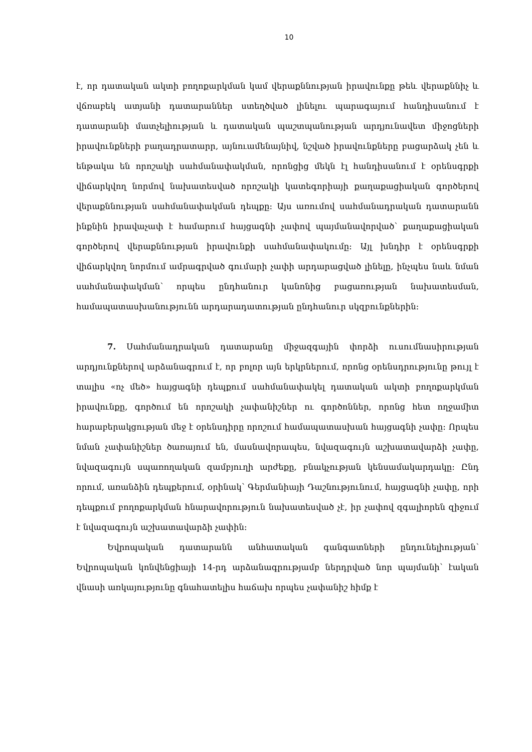10
է, որ դատական ակտի բողոքարկման կամ վերաքննության իրավունքը թեև վերաքննիչ և վճռաբեկ ատյանի դատարաններ ստեղծված լինելու պարագայում հանդիսանում է դատարանի մատչելիության և դատական պաշտպանության արդյունավետ միջոցների իրավունքների բաղադրատարր, այնուամենայնիվ, նշված իրավունքները բացարձակ չեն և ենթակա են որոշակի սահմանափակման, որոնցից մեկն էլ հանդիսանում է օրենսգրքի վիճարկվող նորմով նախատեսված որոշակի կատեգորիայի քաղաքացիական գործերով վերաքննության սահմանափակման դեպքը։ Այս առումով սահմանադրական դատարանն ինքնին իրավաչափ է համարում հայցագնի չափով պայմանավորված՝ քաղաքացիական գործերով վերաքննության իրավունքի սահմանափակումը։ Այլ խնդիր է օրենսգրքի վիճարկվող նորմում ամրագրված գումարի չափի արդարացված լինելը, ինչպես նաև նման սահմանափակման՝ որպես ընդհանուր կանոնից բացառության նախատեսման, համապատասխանությունն արդարադատության ընդհանուր սկզբունքներին։
7. Սահմանադրական դատարանը միջազգային փորձի ուսումնասիրության արդյունքներով արձանագրում է, որ բոլոր այն երկրներում, որոնց օրենսդրությունը թույլ է տալիս «ոչ մեծ» հայցագնի դեպքում սահմանափակել դատական ակտի բողոքարկման իրավունքը, գործում են որոշակի չափանիշներ ու գործոններ, որոնց հետ ողջամիտ հարաբերակցության մեջ է օրենսդիրը որոշում համապատասխան հայցագնի չափը։ Որպես նման չափանիշներ ծառայում են, մասնավորապես, նվազագույն աշխատավարձի չափը, նվազագույն սպառողական զամբյուղի արժեքը, բնակչության կենսամակարդակը։ Ընդ որում, առանձին դեպքերում, օրինակ՝ Գերմանիայի Դաշնությունում, հայցագնի չափը, որի դեպքում բողոքարկման հնարավորություն նախատեսված չէ, իր չափով զգալիորեն զիջում է նվազագույն աշխատավարձի չափին։
Եվրոպական դատարանն անհատական գանգատների ընդունելիության՝ Եվրոպական կոնվենցիայի 14-րդ արձանագրությամբ ներդրված նոր պայմանի՝ էական վնասի առկայությունը գնահատելիս հաճախ որպես չափանիշ հիմք է